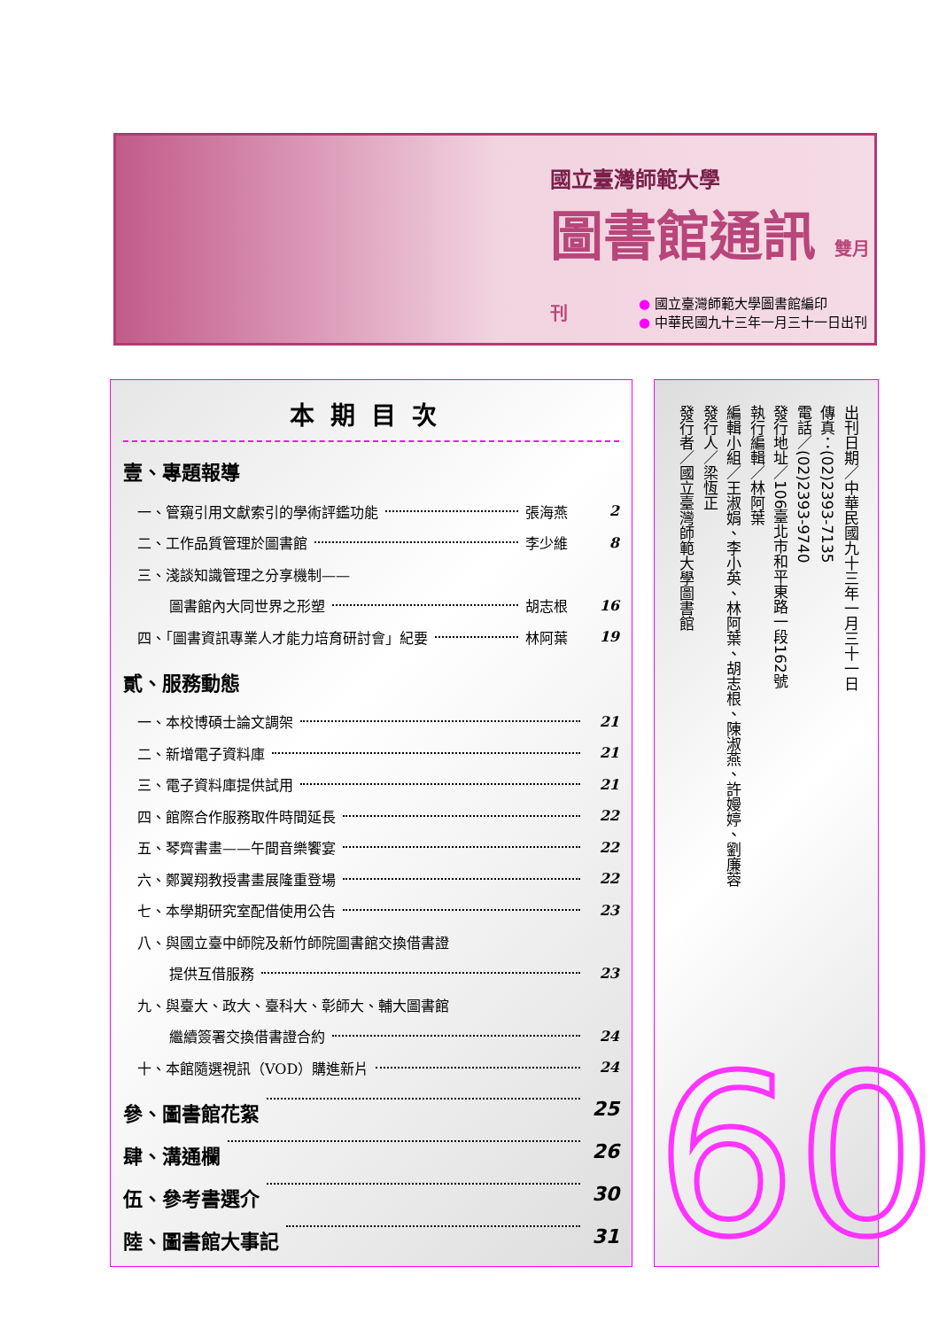國立臺灣師範大學
圖書館通訊 雙月刊
● 國立臺灣師範大學圖書館編印
● 中華民國九十三年一月三十一日出刊
本期目次
壹、專題報導
一、管窺引用文獻索引的學術評鑑功能 張海燕 2
二、工作品質管理於圖書館 李少維 8
三、淺談知識管理之分享機制——
圖書館內大同世界之形塑 胡志根 16
四、「圖書資訊專業人才能力培育研討會」紀要 林阿葉 19
貳、服務動態
一、本校博碩士論文調架 21
二、新增電子資料庫 21
三、電子資料庫提供試用 21
四、館際合作服務取件時間延長 22
五、琴齊書畫——午間音樂饗宴 22
六、鄭翼翔教授書畫展隆重登場 22
七、本學期研究室配借使用公告 23
八、與國立臺中師院及新竹師院圖書館交換借書證
提供互借服務 23
九、與臺大、政大、臺科大、彰師大、輔大圖書館
繼續簽署交換借書證合約 24
十、本館隨選視訊（VOD）購進新片 24
參、圖書館花絮 25
肆、溝通欄 26
伍、參考書選介 30
陸、圖書館大事記 31
出刊日期／中華民國九十三年一月三十一日
傳真：(02)2393-7135
電話／(02)2393-9740
發行地址／106臺北市和平東路一段162號
執行編輯／林阿葉
編輯小組／王淑娟、李小英、林阿葉、胡志根、陳淑燕、許嫚婷、劉廉蓉
發行人／梁恆正
發行者／國立臺灣師範大學圖書館
60